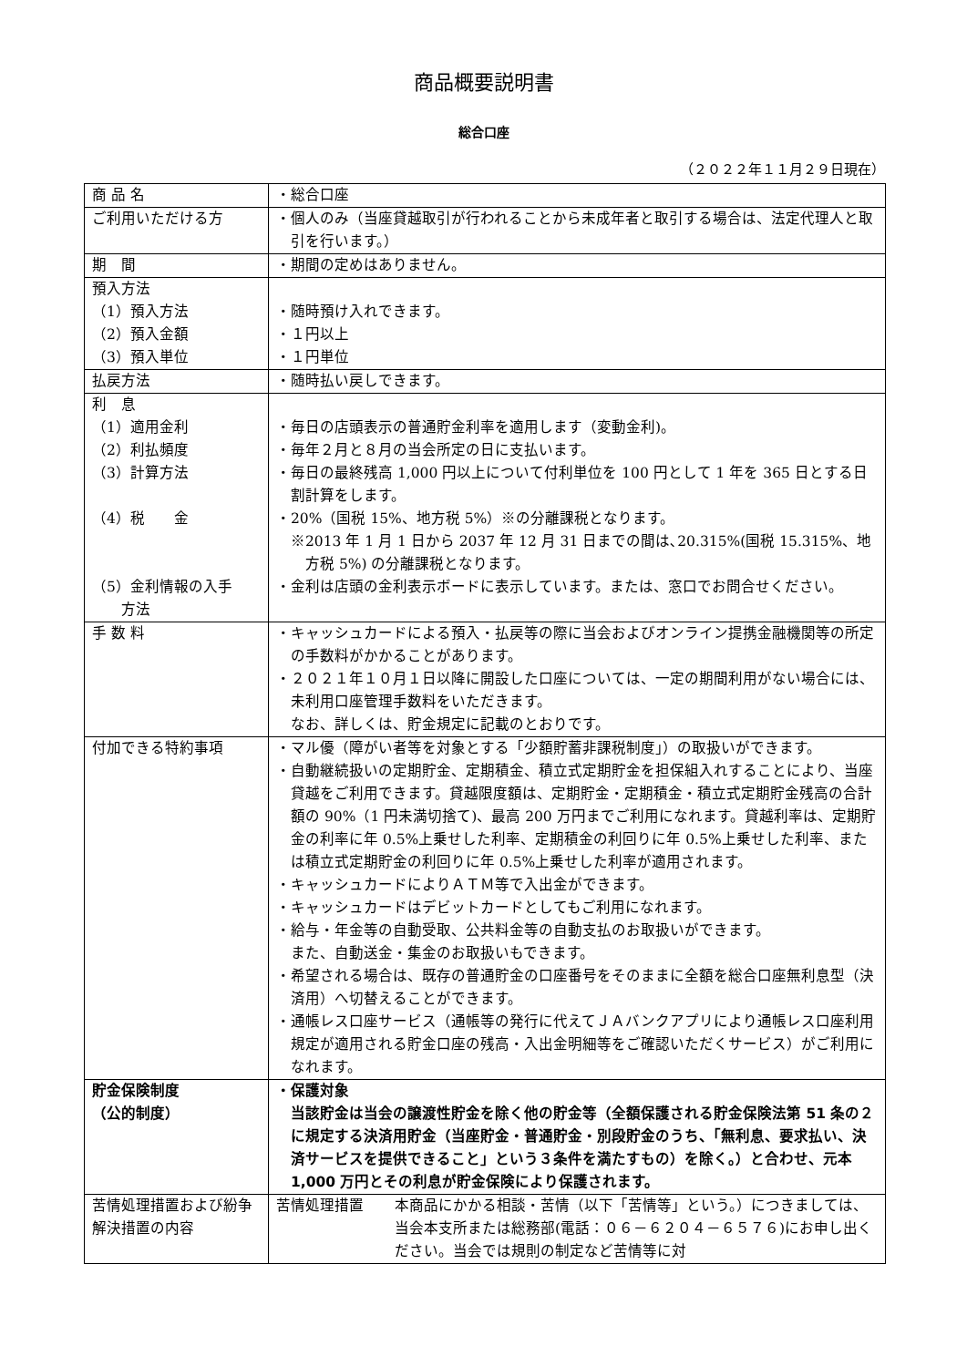商品概要説明書
総合口座
（２０２２年１１月２９日現在）
| 商 品 名 | ・総合口座 |
| ご利用いただける方 | ・個人のみ（当座貸越取引が行われることから未成年者と取引する場合は、法定代理人と取引を行います。） |
| 期 間 | ・期間の定めはありません。 |
| 預入方法 （1）預入方法 （2）預入金額 （3）預入単位 | ・随時預け入れできます。 ・１円以上 ・１円単位 |
| 払戻方法 | ・随時払い戻しできます。 |
| 利 息 （1）適用金利 （2）利払頻度 （3）計算方法 （4）税 金 （5）金利情報の入手 方法 | ・毎日の店頭表示の普通貯金利率を適用します（変動金利)。 ・毎年２月と８月の当会所定の日に支払います。 ・毎日の最終残高 1,000 円以上について付利単位を 100 円として 1 年を 365 日とする日割計算をします。 ・20%（国税 15%、地方税 5%）※の分離課税となります。 ※2013 年 1 月 1 日から 2037 年 12 月 31 日までの間は､20.315%(国税 15.315%、地方税 5%) の分離課税となります。 ・金利は店頭の金利表示ボードに表示しています。または、窓口でお問合せください。 |
| 手 数 料 | ・キャッシュカードによる預入・払戻等の際に当会およびオンライン提携金融機関等の所定の手数料がかかることがあります。 ・２０２１年１０月１日以降に開設した口座については、一定の期間利用がない場合には、未利用口座管理手数料をいただきます。 なお、詳しくは、貯金規定に記載のとおりです。 |
| 付加できる特約事項 | ・マル優（障がい者等を対象とする「少額貯蓄非課税制度」）の取扱いができます。 ・自動継続扱いの定期貯金、定期積金、積立式定期貯金を担保組入れすることにより、当座貸越をご利用できます。貸越限度額は、定期貯金・定期積金・積立式定期貯金残高の合計額の 90%（1 円未満切捨て)、最高 200 万円までご利用になれます。貸越利率は、定期貯金の利率に年 0.5%上乗せした利率、定期積金の利回りに年 0.5%上乗せした利率、または積立式定期貯金の利回りに年 0.5%上乗せした利率が適用されます。 ・キャッシュカードによりＡＴＭ等で入出金ができます。 ・キャッシュカードはデビットカードとしてもご利用になれます。 ・給与・年金等の自動受取、公共料金等の自動支払のお取扱いができます。 また、自動送金・集金のお取扱いもできます。 ・希望される場合は、既存の普通貯金の口座番号をそのままに全額を総合口座無利息型（決済用）へ切替えることができます。 ・通帳レス口座サービス（通帳等の発行に代えてＪＡバンクアプリにより通帳レス口座利用規定が適用される貯金口座の残高・入出金明細等をご確認いただくサービス）がご利用になれます。 |
| 貯金保険制度 （公的制度） | ・保護対象 当該貯金は当会の譲渡性貯金を除く他の貯金等（全額保護される貯金保険法第 51 条の２に規定する決済用貯金（当座貯金・普通貯金・別段貯金のうち、「無利息、要求払い、決済サービスを提供できること」という３条件を満たすもの）を除く。）と合わせ、元本 1,000 万円とその利息が貯金保険により保護されます。 |
| 苦情処理措置および紛争解決措置の内容 | 苦情処理措置 本商品にかかる相談・苦情（以下「苦情等」という。）につきましては、当会本支所または総務部(電話：０６－６２０４－６５７６)にお申し出ください。当会では規則の制定など苦情等に対 |